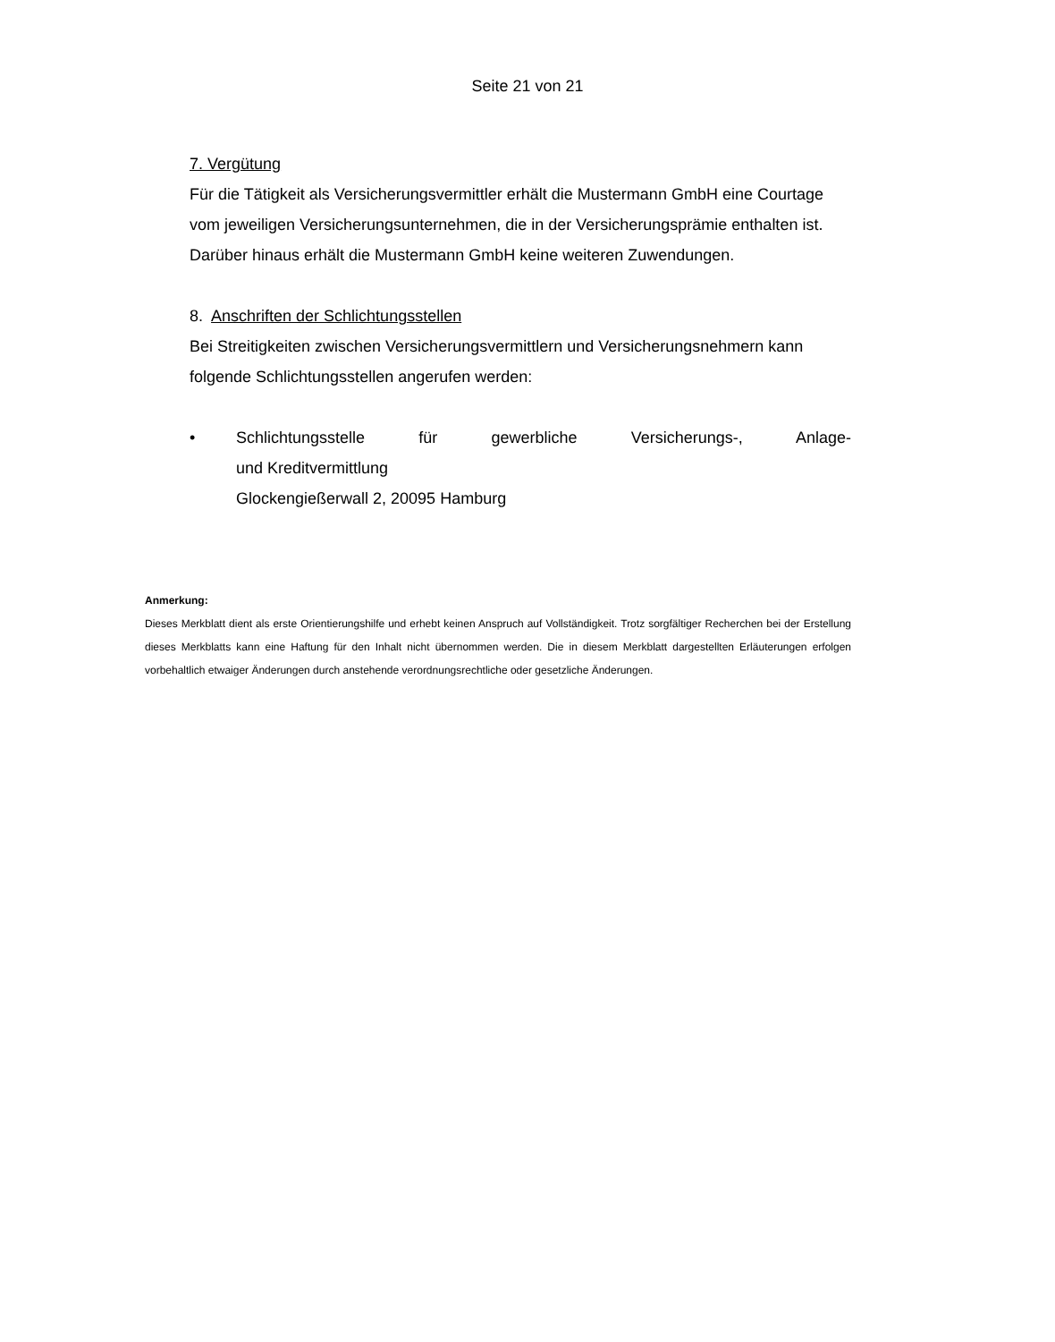Seite 21 von 21
7. Vergütung
Für die Tätigkeit als Versicherungsvermittler erhält die Mustermann GmbH eine Courtage vom jeweiligen Versicherungsunternehmen, die in der Versicherungsprä­mie enthalten ist. Darüber hinaus erhält die Mustermann GmbH keine weiteren Zu­wendungen.
8. Anschriften der Schlichtungsstellen
Bei Streitigkeiten zwischen Versicherungsvermittlern und Versicherungsnehmern kann folgende Schlichtungsstellen angerufen werden:
• Schlichtungsstelle für gewerbliche Versicherungs-, Anlage-
und Kreditvermittlung
Glockengießerwall 2, 20095 Hamburg
Anmerkung:
Dieses Merkblatt dient als erste Orientierungshilfe und erhebt keinen Anspruch auf Vollständigkeit. Trotz sorgfältiger Re­cherchen bei der Erstellung dieses Merkblatts kann eine Haftung für den Inhalt nicht übernommen werden. Die in diesem Merkblatt dargestellten Erläuterungen erfolgen vorbehaltlich etwaiger Änderungen durch anstehende verordnungsrechtliche oder gesetzliche Änderungen.